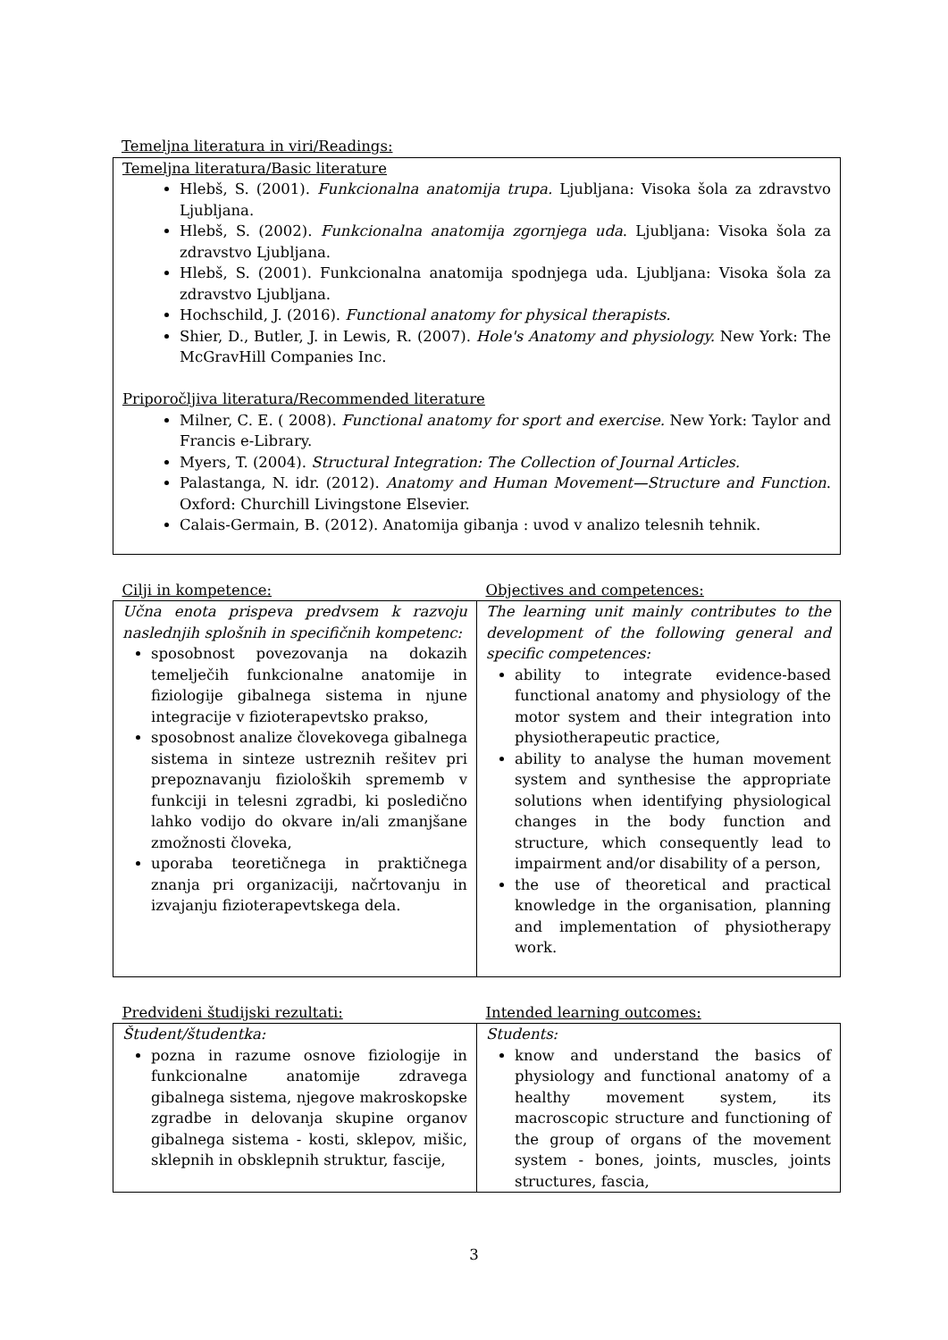Temeljna literatura in viri/Readings:
Temeljna literatura/Basic literature
Hlebš, S. (2001). Funkcionalna anatomija trupa. Ljubljana: Visoka šola za zdravstvo Ljubljana.
Hlebš, S. (2002). Funkcionalna anatomija zgornjega uda. Ljubljana: Visoka šola za zdravstvo Ljubljana.
Hlebš, S. (2001). Funkcionalna anatomija spodnjega uda. Ljubljana: Visoka šola za zdravstvo Ljubljana.
Hochschild, J. (2016). Functional anatomy for physical therapists.
Shier, D., Butler, J. in Lewis, R. (2007). Hole's Anatomy and physiology. New York: The McGravHill Companies Inc.
Priporočljiva literatura/Recommended literature
Milner, C. E. ( 2008). Functional anatomy for sport and exercise. New York: Taylor and Francis e-Library.
Myers, T. (2004). Structural Integration: The Collection of Journal Articles.
Palastanga, N. idr. (2012). Anatomy and Human Movement—Structure and Function. Oxford: Churchill Livingstone Elsevier.
Calais-Germain, B. (2012). Anatomija gibanja : uvod v analizo telesnih tehnik.
| Cilji in kompetence: | Objectives and competences: |
| --- | --- |
| Učna enota prispeva predvsem k razvoju naslednjih splošnih in specifičnih kompetenc: sposobnost povezovanja na dokazih temelječih funkcionalne anatomije in fiziologije gibalnega sistema in njune integracije v fizioterapevtsko prakso, sposobnost analize človekovega gibalnega sistema in sinteze ustreznih rešitev pri prepoznavanju fizioloških sprememb v funkciji in telesni zgradbi, ki posledično lahko vodijo do okvare in/ali zmanjšane zmožnosti človeka, uporaba teoretičnega in praktičnega znanja pri organizaciji, načrtovanju in izvajanju fizioterapevtskega dela. | The learning unit mainly contributes to the development of the following general and specific competences: ability to integrate evidence-based functional anatomy and physiology of the motor system and their integration into physiotherapeutic practice, ability to analyse the human movement system and synthesise the appropriate solutions when identifying physiological changes in the body function and structure, which consequently lead to impairment and/or disability of a person, the use of theoretical and practical knowledge in the organisation, planning and implementation of physiotherapy work. |
| Predvideni študijski rezultati: | Intended learning outcomes: |
| --- | --- |
| Študent/študentka: pozna in razume osnove fiziologije in funkcionalne anatomije zdravega gibalnega sistema, njegove makroskopske zgradbe in delovanja skupine organov gibalnega sistema - kosti, sklepov, mišic, sklepnih in obsklepnih struktur, fascije, | Students: know and understand the basics of physiology and functional anatomy of a healthy movement system, its macroscopic structure and functioning of the group of organs of the movement system - bones, joints, muscles, joints structures, fascia, |
3